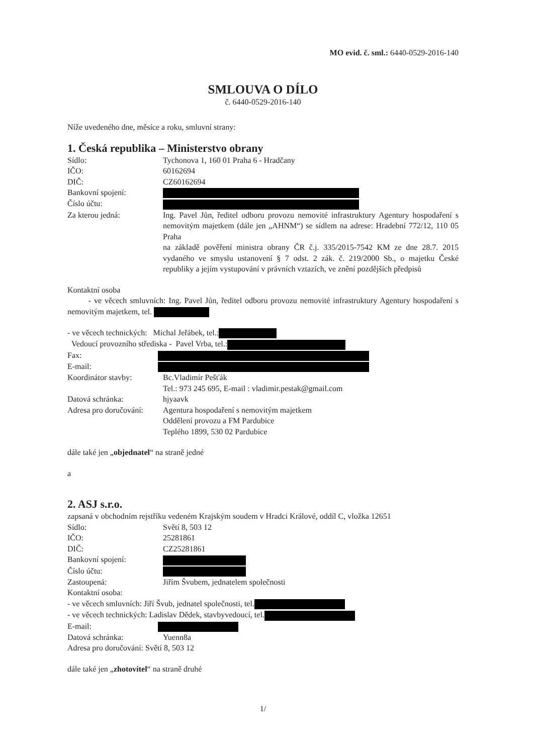MO evid. č. sml.: 6440-0529-2016-140
SMLOUVA O DÍLO
č. 6440-0529-2016-140
Níže uvedeného dne, měsíce a roku, smluvní strany:
1. Česká republika – Ministerstvo obrany
Sídlo: Tychonova 1, 160 01 Praha 6 - Hradčany
IČO: 60162694
DIČ: CZ60162694
Bankovní spojení:
Číslo účtu:
Za kterou jedná: Ing. Pavel Jůn, ředitel odboru provozu nemovité infrastruktury Agentury hospodaření s nemovitým majetkem (dále jen „AHNM“) se sídlem na adrese: Hradební 772/12, 110 05 Praha
na základě pověření ministra obrany ČR č.j. 335/2015-7542 KM ze dne 28.7. 2015 vydaného ve smyslu ustanovení § 7 odst. 2 zák. č. 219/2000 Sb., o majetku České republiky a jejím vystupování v právních vztazích, ve znění pozdějších předpisů
Kontaktní osoba
- ve věcech smluvních: Ing. Pavel Jůn, ředitel odboru provozu nemovité infrastruktury Agentury hospodaření s nemovitým majetkem, tel.
- ve věcech technických: Michal Jeřábek, tel.:
Vedoucí provozního střediska - Pavel Vrba, tel.:
Fax:
E-mail:
Koordinátor stavby: Bc.Vladimír Pešťák
Tel.: 973 245 695, E-mail : vladimir.pestak@gmail.com
Datová schránka: hjyaavk
Adresa pro doručování:
Agentura hospodaření s nemovitým majetkem
Oddělení provozu a FM Pardubice
Teplého 1899, 530 02 Pardubice
dále také jen „objednatel“ na straně jedné
a
2. ASJ s.r.o.
zapsaná v obchodním rejstříku vedeném Krajským soudem v Hradci Králové, oddíl C, vložka 12651
Sídlo: Světí 8, 503 12
IČO: 25281861
DIČ: CZ25281861
Bankovní spojení:
Číslo účtu:
Zastoupená: Jiřím Švubem, jednatelem společnosti
Kontaktní osoba:
- ve věcech smluvních: Jiří Švub, jednatel společnosti, tel.
- ve věcech technických: Ladislav Dědek, stavbyvedoucí, tel.
E-mail:
Datová schránka: Yuenn8a
Adresa pro doručování: Světí 8, 503 12
dále také jen „zhotovitel“ na straně druhé
1/